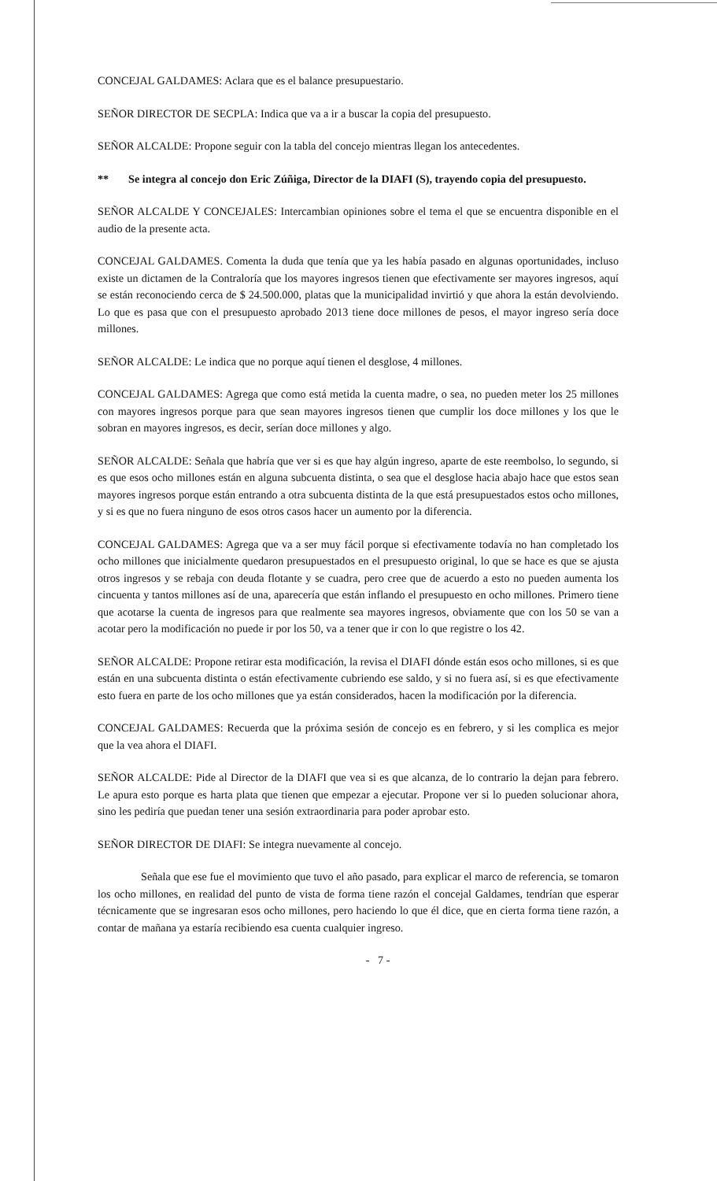CONCEJAL GALDAMES: Aclara que es el balance presupuestario.
SEÑOR DIRECTOR DE SECPLA: Indica que va a ir a buscar la copia del presupuesto.
SEÑOR ALCALDE: Propone seguir con la tabla del concejo mientras llegan los antecedentes.
** Se integra al concejo don Eric Zúñiga, Director de la DIAFI (S), trayendo copia del presupuesto.
SEÑOR ALCALDE Y CONCEJALES: Intercambian opiniones sobre el tema el que se encuentra disponible en el audio de la presente acta.
CONCEJAL GALDAMES. Comenta la duda que tenía que ya les había pasado en algunas oportunidades, incluso existe un dictamen de la Contraloría que los mayores ingresos tienen que efectivamente ser mayores ingresos, aquí se están reconociendo cerca de $ 24.500.000, platas que la municipalidad invirtió y que ahora la están devolviendo. Lo que es pasa que con el presupuesto aprobado 2013 tiene doce millones de pesos, el mayor ingreso sería doce millones.
SEÑOR ALCALDE: Le indica que no porque aquí tienen el desglose, 4 millones.
CONCEJAL GALDAMES: Agrega que como está metida la cuenta madre, o sea, no pueden meter los 25 millones con mayores ingresos porque para que sean mayores ingresos tienen que cumplir los doce millones y los que le sobran en mayores ingresos, es decir, serían doce millones y algo.
SEÑOR ALCALDE: Señala que habría que ver si es que hay algún ingreso, aparte de este reembolso, lo segundo, si es que esos ocho millones están en alguna subcuenta distinta, o sea que el desglose hacia abajo hace que estos sean mayores ingresos porque están entrando a otra subcuenta distinta de la que está presupuestados estos ocho millones, y si es que no fuera ninguno de esos otros casos hacer un aumento por la diferencia.
CONCEJAL GALDAMES: Agrega que va a ser muy fácil porque si efectivamente todavía no han completado los ocho millones que inicialmente quedaron presupuestados en el presupuesto original, lo que se hace es que se ajusta otros ingresos y se rebaja con deuda flotante y se cuadra, pero cree que de acuerdo a esto no pueden aumenta los cincuenta y tantos millones así de una, aparecería que están inflando el presupuesto en ocho millones. Primero tiene que acotarse la cuenta de ingresos para que realmente sea mayores ingresos, obviamente que con los 50 se van a acotar pero la modificación no puede ir por los 50, va a tener que ir con lo que registre o los 42.
SEÑOR ALCALDE: Propone retirar esta modificación, la revisa el DIAFI dónde están esos ocho millones, si es que están en una subcuenta distinta o están efectivamente cubriendo ese saldo, y si no fuera así, si es que efectivamente esto fuera en parte de los ocho millones que ya están considerados, hacen la modificación por la diferencia.
CONCEJAL GALDAMES: Recuerda que la próxima sesión de concejo es en febrero, y si les complica es mejor que la vea ahora el DIAFI.
SEÑOR ALCALDE: Pide al Director de la DIAFI que vea si es que alcanza, de lo contrario la dejan para febrero. Le apura esto porque es harta plata que tienen que empezar a ejecutar. Propone ver si lo pueden solucionar ahora, sino les pediría que puedan tener una sesión extraordinaria para poder aprobar esto.
SEÑOR DIRECTOR DE DIAFI: Se integra nuevamente al concejo.
Señala que ese fue el movimiento que tuvo el año pasado, para explicar el marco de referencia, se tomaron los ocho millones, en realidad del punto de vista de forma tiene razón el concejal Galdames, tendrían que esperar técnicamente que se ingresaran esos ocho millones, pero haciendo lo que él dice, que en cierta forma tiene razón, a contar de mañana ya estaría recibiendo esa cuenta cualquier ingreso.
- 7 -